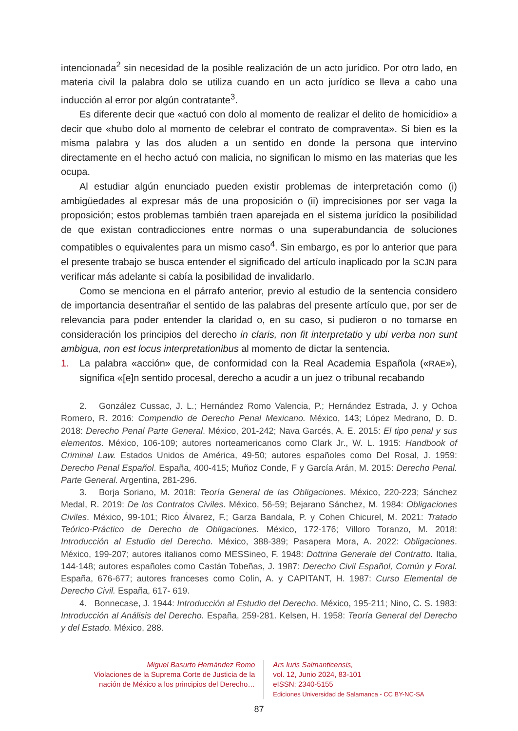intencionada<sup>2</sup> sin necesidad de la posible realización de un acto jurídico. Por otro lado, en materia civil la palabra dolo se utiliza cuando en un acto jurídico se lleva a cabo una inducción al error por algún contratante<sup>3</sup>.
Es diferente decir que «actuó con dolo al momento de realizar el delito de homicidio» a decir que «hubo dolo al momento de celebrar el contrato de compraventa». Si bien es la misma palabra y las dos aluden a un sentido en donde la persona que intervino directamente en el hecho actuó con malicia, no significan lo mismo en las materias que les ocupa.
Al estudiar algún enunciado pueden existir problemas de interpretación como (i) ambigüedades al expresar más de una proposición o (ii) imprecisiones por ser vaga la proposición; estos problemas también traen aparejada en el sistema jurídico la posibilidad de que existan contradicciones entre normas o una superabundancia de soluciones compatibles o equivalentes para un mismo caso<sup>4</sup>. Sin embargo, es por lo anterior que para el presente trabajo se busca entender el significado del artículo inaplicado por la SCJN para verificar más adelante si cabía la posibilidad de invalidarlo.
Como se menciona en el párrafo anterior, previo al estudio de la sentencia considero de importancia desentrañar el sentido de las palabras del presente artículo que, por ser de relevancia para poder entender la claridad o, en su caso, si pudieron o no tomarse en consideración los principios del derecho in claris, non fit interpretatio y ubi verba non sunt ambigua, non est locus interpretationibus al momento de dictar la sentencia.
1. La palabra «acción» que, de conformidad con la Real Academia Española («RAE»), significa «[e]n sentido procesal, derecho a acudir a un juez o tribunal recabando
2. González Cussac, J. L.; Hernández Romo Valencia, P.; Hernández Estrada, J. y Ochoa Romero, R. 2016: Compendio de Derecho Penal Mexicano. México, 143; López Medrano, D. D. 2018: Derecho Penal Parte General. México, 201-242; Nava Garcés, A. E. 2015: El tipo penal y sus elementos. México, 106-109; autores norteamericanos como Clark Jr., W. L. 1915: Handbook of Criminal Law. Estados Unidos de América, 49-50; autores españoles como Del Rosal, J. 1959: Derecho Penal Español. España, 400-415; Muñoz Conde, F y García Arán, M. 2015: Derecho Penal. Parte General. Argentina, 281-296.
3. Borja Soriano, M. 2018: Teoría General de las Obligaciones. México, 220-223; Sánchez Medal, R. 2019: De los Contratos Civiles. México, 56-59; Bejarano Sánchez, M. 1984: Obligaciones Civiles. México, 99-101; Rico Álvarez, F.; Garza Bandala, P. y Cohen Chicurel, M. 2021: Tratado Teórico-Práctico de Derecho de Obligaciones. México, 172-176; Villoro Toranzo, M. 2018: Introducción al Estudio del Derecho. México, 388-389; Pasapera Mora, A. 2022: Obligaciones. México, 199-207; autores italianos como MESSineo, F. 1948: Dottrina Generale del Contratto. Italia, 144-148; autores españoles como Castán Tobeñas, J. 1987: Derecho Civil Español, Común y Foral. España, 676-677; autores franceses como Colin, A. y CAPITANT, H. 1987: Curso Elemental de Derecho Civil. España, 617- 619.
4. Bonnecase, J. 1944: Introducción al Estudio del Derecho. México, 195-211; Nino, C. S. 1983: Introducción al Análisis del Derecho. España, 259-281. Kelsen, H. 1958: Teoría General del Derecho y del Estado. México, 288.
Miguel Basurto Hernández Romo
Violaciones de la Suprema Corte de Justicia de la
nación de México a los principios del Derecho…
Ars Iuris Salmanticensis,
vol. 12, Junio 2024, 83-101
eISSN: 2340-5155
Ediciones Universidad de Salamanca - CC BY-NC-SA
87